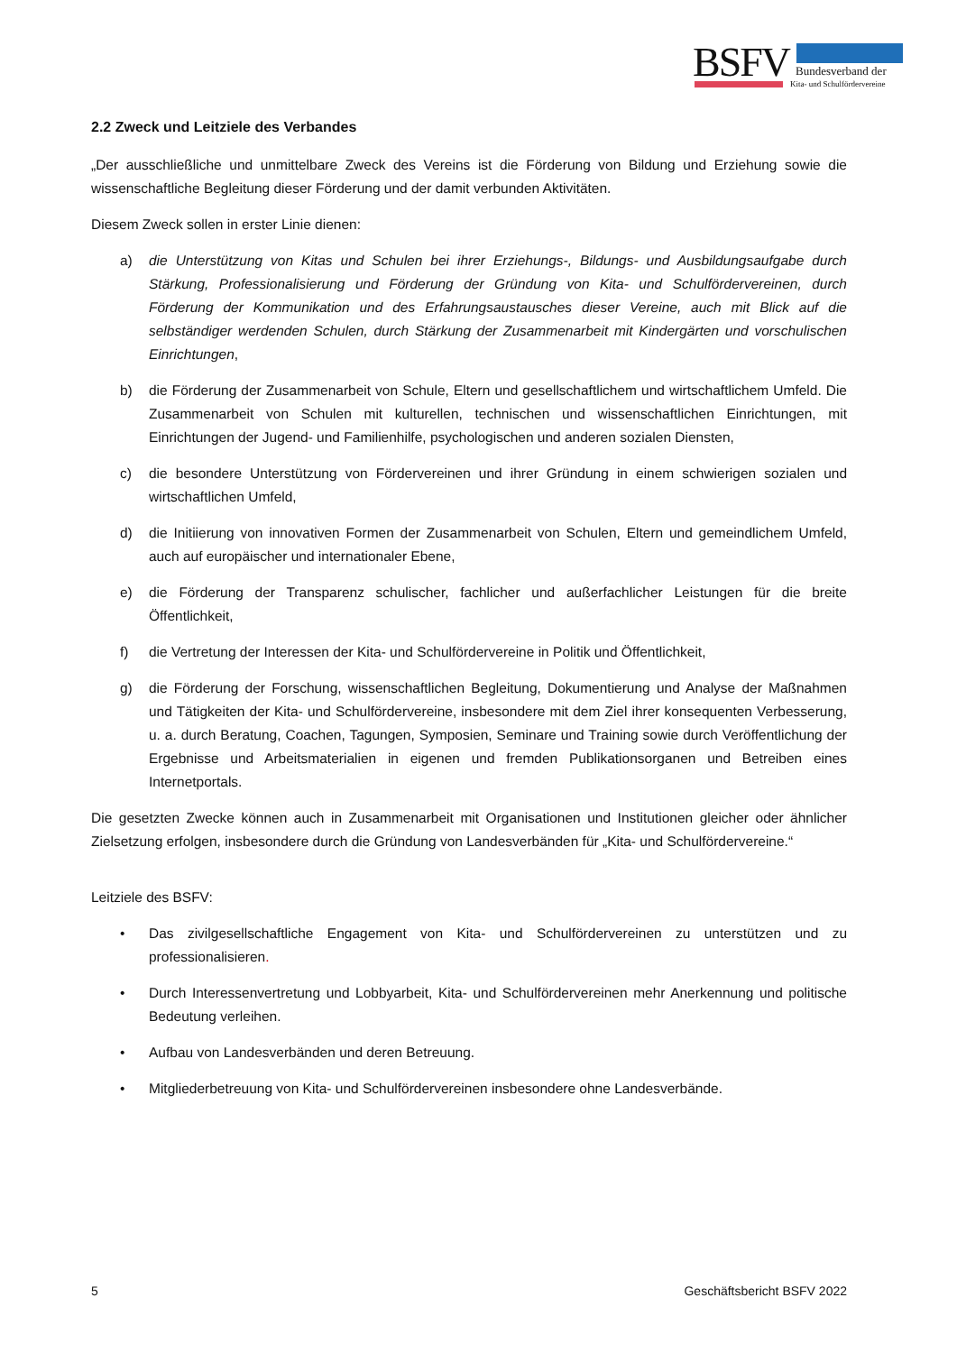BSFV
Bundesverband der
Kita- und Schulfördervereine
2.2 Zweck und Leitziele des Verbandes
„Der ausschließliche und unmittelbare Zweck des Vereins ist die Förderung von Bildung und Erziehung sowie die wissenschaftliche Begleitung dieser Förderung und der damit verbunden Aktivitäten.
Diesem Zweck sollen in erster Linie dienen:
a) die Unterstützung von Kitas und Schulen bei ihrer Erziehungs-, Bildungs- und Ausbildungsaufgabe durch Stärkung, Professionalisierung und Förderung der Gründung von Kita- und Schulfördervereinen, durch Förderung der Kommunikation und des Erfahrungsaustausches dieser Vereine, auch mit Blick auf die selbständiger werdenden Schulen, durch Stärkung der Zusammenarbeit mit Kindergärten und vorschulischen Einrichtungen,
b) die Förderung der Zusammenarbeit von Schule, Eltern und gesellschaftlichem und wirtschaftlichem Umfeld. Die Zusammenarbeit von Schulen mit kulturellen, technischen und wissenschaftlichen Einrichtungen, mit Einrichtungen der Jugend- und Familienhilfe, psychologischen und anderen sozialen Diensten,
c) die besondere Unterstützung von Fördervereinen und ihrer Gründung in einem schwierigen sozialen und wirtschaftlichen Umfeld,
d) die Initiierung von innovativen Formen der Zusammenarbeit von Schulen, Eltern und gemeindlichem Umfeld, auch auf europäischer und internationaler Ebene,
e) die Förderung der Transparenz schulischer, fachlicher und außerfachlicher Leistungen für die breite Öffentlichkeit,
f) die Vertretung der Interessen der Kita- und Schulfördervereine in Politik und Öffentlichkeit,
g) die Förderung der Forschung, wissenschaftlichen Begleitung, Dokumentierung und Analyse der Maßnahmen und Tätigkeiten der Kita- und Schulfördervereine, insbesondere mit dem Ziel ihrer konsequenten Verbesserung, u. a. durch Beratung, Coachen, Tagungen, Symposien, Seminare und Training sowie durch Veröffentlichung der Ergebnisse und Arbeitsmaterialien in eigenen und fremden Publikationsorganen und Betreiben eines Internetportals.
Die gesetzten Zwecke können auch in Zusammenarbeit mit Organisationen und Institutionen gleicher oder ähnlicher Zielsetzung erfolgen, insbesondere durch die Gründung von Landesverbänden für „Kita- und Schulfördervereine.“
Leitziele des BSFV:
• Das zivilgesellschaftliche Engagement von Kita- und Schulfördervereinen zu unterstützen und zu professionalisieren.
• Durch Interessenvertretung und Lobbyarbeit, Kita- und Schulfördervereinen mehr Anerkennung und politische Bedeutung verleihen.
• Aufbau von Landesverbänden und deren Betreuung.
• Mitgliederbetreuung von Kita- und Schulfördervereinen insbesondere ohne Landesverbände.
5 Geschäftsbericht BSFV 2022